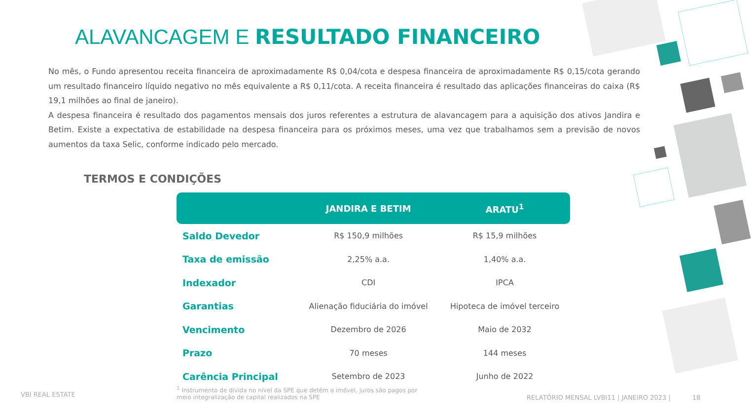ALAVANCAGEM E RESULTADO FINANCEIRO
No mês, o Fundo apresentou receita financeira de aproximadamente R$ 0,04/cota e despesa financeira de aproximadamente R$ 0,15/cota gerando um resultado financeiro líquido negativo no mês equivalente a R$ 0,11/cota. A receita financeira é resultado das aplicações financeiras do caixa (R$ 19,1 milhões ao final de janeiro).
A despesa financeira é resultado dos pagamentos mensais dos juros referentes a estrutura de alavancagem para a aquisição dos ativos Jandira e Betim. Existe a expectativa de estabilidade na despesa financeira para os próximos meses, uma vez que trabalhamos sem a previsão de novos aumentos da taxa Selic, conforme indicado pelo mercado.
TERMOS E CONDIÇÕES
| | JANDIRA E BETIM | ARATU<sup>1</sup> |
| --- | --- | --- |
| Saldo Devedor | R$ 150,9 milhões | R$ 15,9 milhões |
| Taxa de emissão | 2,25% a.a. | 1,40% a.a. |
| Indexador | CDI | IPCA |
| Garantias | Alienação fiduciária do imóvel | Hipoteca de imóvel terceiro |
| Vencimento | Dezembro de 2026 | Maio de 2032 |
| Prazo | 70 meses | 144 meses |
| Carência Principal | Setembro de 2023 | Junho de 2022 |
VBI REAL ESTATE
<sup>1</sup> Instrumento de divida no nível da SPE que detém o imóvel, juros são pagos por meio integralização de capital realizados na SPE
RELATÓRIO MENSAL LVBI11 | JANEIRO 2023 | 18